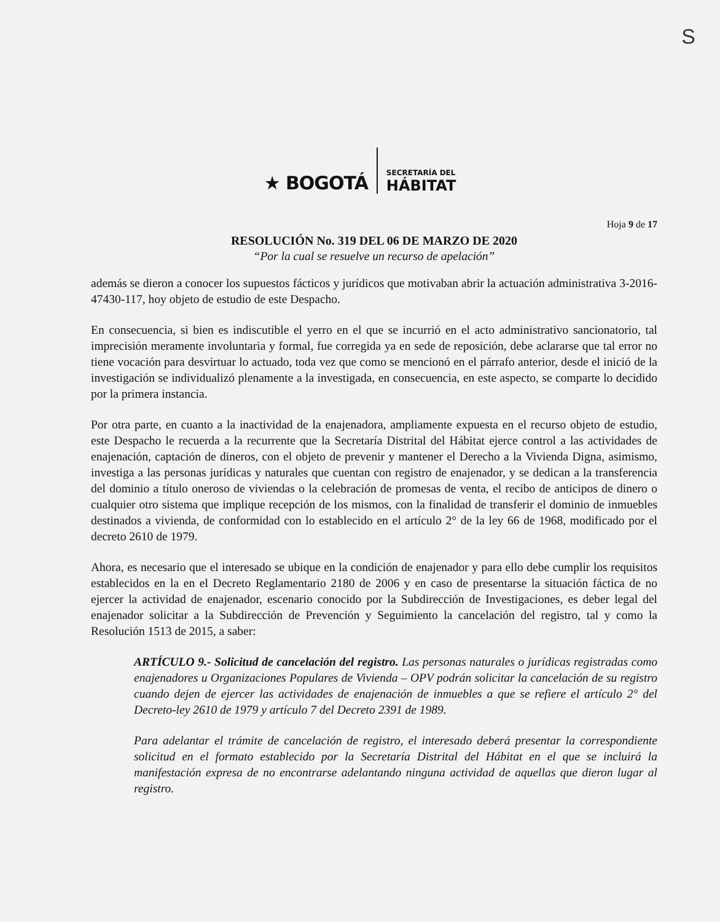S
★ BOGOTÁ
SECRETARÍA DEL
HÁBITAT
Hoja 9 de 17
RESOLUCIÓN No. 319 DEL 06 DE MARZO DE 2020
“Por la cual se resuelve un recurso de apelación”
además se dieron a conocer los supuestos fácticos y jurídicos que motivaban abrir la actuación administrativa 3-2016-47430-117, hoy objeto de estudio de este Despacho.
En consecuencia, si bien es indiscutible el yerro en el que se incurrió en el acto administrativo sancionatorio, tal imprecisión meramente involuntaria y formal, fue corregida ya en sede de reposición, debe aclararse que tal error no tiene vocación para desvirtuar lo actuado, toda vez que como se mencionó en el párrafo anterior, desde el inició de la investigación se individualizó plenamente a la investigada, en consecuencia, en este aspecto, se comparte lo decidido por la primera instancia.
Por otra parte, en cuanto a la inactividad de la enajenadora, ampliamente expuesta en el recurso objeto de estudio, este Despacho le recuerda a la recurrente que la Secretaría Distrital del Hábitat ejerce control a las actividades de enajenación, captación de dineros, con el objeto de prevenir y mantener el Derecho a la Vivienda Digna, asimismo, investiga a las personas jurídicas y naturales que cuentan con registro de enajenador, y se dedican a la transferencia del dominio a título oneroso de viviendas o la celebración de promesas de venta, el recibo de anticipos de dinero o cualquier otro sistema que implique recepción de los mismos, con la finalidad de transferir el dominio de inmuebles destinados a vivienda, de conformidad con lo establecido en el artículo 2° de la ley 66 de 1968, modificado por el decreto 2610 de 1979.
Ahora, es necesario que el interesado se ubique en la condición de enajenador y para ello debe cumplir los requisitos establecidos en la en el Decreto Reglamentario 2180 de 2006 y en caso de presentarse la situación fáctica de no ejercer la actividad de enajenador, escenario conocido por la Subdirección de Investigaciones, es deber legal del enajenador solicitar a la Subdirección de Prevención y Seguimiento la cancelación del registro, tal y como la Resolución 1513 de 2015, a saber:
ARTÍCULO 9.- Solicitud de cancelación del registro. Las personas naturales o jurídicas registradas como enajenadores u Organizaciones Populares de Vivienda – OPV podrán solicitar la cancelación de su registro cuando dejen de ejercer las actividades de enajenación de inmuebles a que se refiere el artículo 2° del Decreto-ley 2610 de 1979 y artículo 7 del Decreto 2391 de 1989.
Para adelantar el trámite de cancelación de registro, el interesado deberá presentar la correspondiente solicitud en el formato establecido por la Secretaría Distrital del Hábitat en el que se incluirá la manifestación expresa de no encontrarse adelantando ninguna actividad de aquellas que dieron lugar al registro.